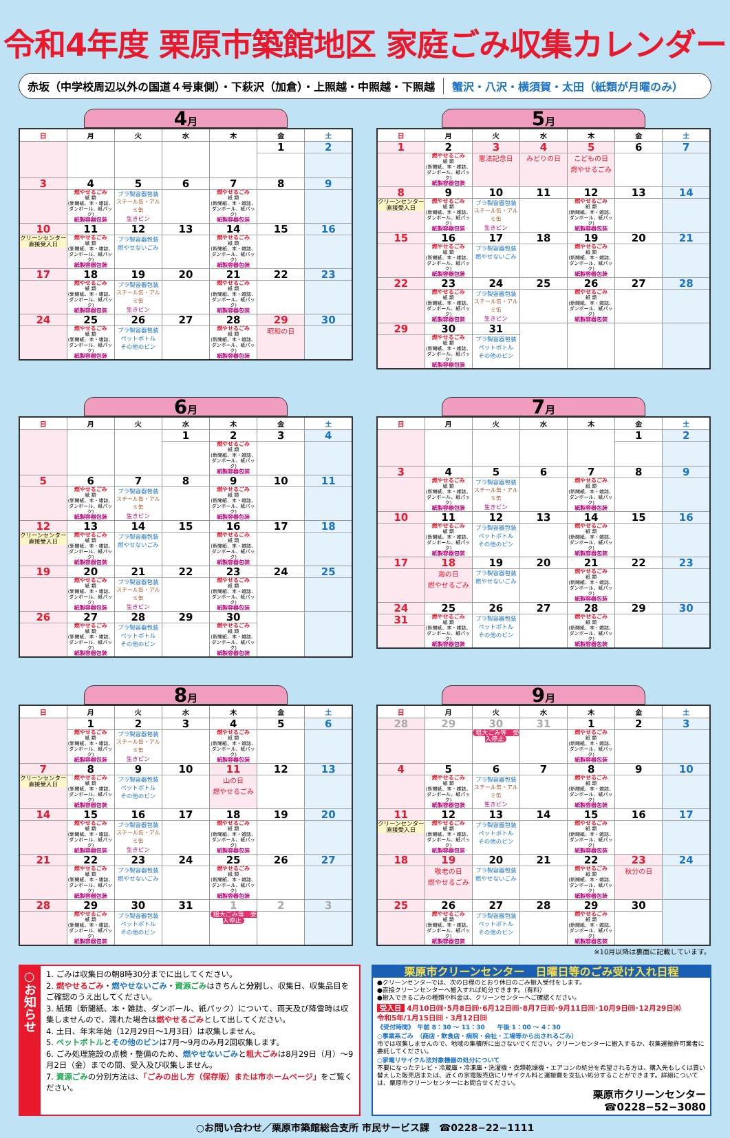令和4年度 栗原市築館地区 家庭ごみ収集カレンダー
赤坂（中学校周辺以外の国道４号東側）・下萩沢（加倉）・上照越・中照越・下照越
蟹沢・八沢・横須賀・太田（紙類が月曜のみ）
4月
| 日 | 月 | 火 | 水 | 木 | 金 | 土 |
| --- | --- | --- | --- | --- | --- | --- |
| | | | | | 1 | 2 |
| 3 | 4 燃やせるごみ 紙 類 (新聞紙、本・雑誌、ダンボール、紙パック) 紙製容器包装 | 5 プラ製容器包装 スチール缶・アルミ缶 生きビン | 6 | 7 燃やせるごみ 紙 類 (新聞紙、本・雑誌、ダンボール、紙パック) 紙製容器包装 | 8 | 9 |
| 10 クリーンセンター直接受入日 | 11 燃やせるごみ 紙 類 (新聞紙、本・雑誌、ダンボール、紙パック) 紙製容器包装 | 12 プラ製容器包装 燃やせないごみ | 13 | 14 燃やせるごみ 紙 類 (新聞紙、本・雑誌、ダンボール、紙パック) 紙製容器包装 | 15 | 16 |
| 17 | 18 燃やせるごみ 紙 類 (新聞紙、本・雑誌、ダンボール、紙パック) 紙製容器包装 | 19 プラ製容器包装 スチール缶・アルミ缶 生きビン | 20 | 21 燃やせるごみ 紙 類 (新聞紙、本・雑誌、ダンボール、紙パック) 紙製容器包装 | 22 | 23 |
| 24 | 25 燃やせるごみ 紙 類 (新聞紙、本・雑誌、ダンボール、紙パック) 紙製容器包装 | 26 プラ製容器包装 ペットボトル その他のビン | 27 | 28 燃やせるごみ 紙 類 (新聞紙、本・雑誌、ダンボール、紙パック) 紙製容器包装 | 29 昭和の日 | 30 |
5月
| 日 | 月 | 火 | 水 | 木 | 金 | 土 |
| --- | --- | --- | --- | --- | --- | --- |
| 1 | 2 燃やせるごみ 紙 類 (新聞紙、本・雑誌、ダンボール、紙パック) 紙製容器包装 | 3 憲法記念日 | 4 みどりの日 | 5 こどもの日 燃やせるごみ | 6 | 7 |
| 8 クリーンセンター直接受入日 | 9 燃やせるごみ 紙 類 (新聞紙、本・雑誌、ダンボール、紙パック) 紙製容器包装 | 10 プラ製容器包装 スチール缶・アルミ缶 生きビン | 11 | 12 燃やせるごみ 紙 類 (新聞紙、本・雑誌、ダンボール、紙パック) 紙製容器包装 | 13 | 14 |
| 15 | 16 燃やせるごみ 紙 類 (新聞紙、本・雑誌、ダンボール、紙パック) 紙製容器包装 | 17 プラ製容器包装 燃やせないごみ | 18 | 19 燃やせるごみ 紙 類 (新聞紙、本・雑誌、ダンボール、紙パック) 紙製容器包装 | 20 | 21 |
| 22 | 23 燃やせるごみ 紙 類 (新聞紙、本・雑誌、ダンボール、紙パック) 紙製容器包装 | 24 プラ製容器包装 スチール缶・アルミ缶 生きビン | 25 | 26 燃やせるごみ 紙 類 (新聞紙、本・雑誌、ダンボール、紙パック) 紙製容器包装 | 27 | 28 |
| 29 | 30 燃やせるごみ 紙 類 (新聞紙、本・雑誌、ダンボール、紙パック) 紙製容器包装 | 31 プラ製容器包装 ペットボトル その他のビン | | | | |
6月
| 日 | 月 | 火 | 水 | 木 | 金 | 土 |
| --- | --- | --- | --- | --- | --- | --- |
| | | | 1 | 2 燃やせるごみ 紙 類 (新聞紙、本・雑誌、ダンボール、紙パック) 紙製容器包装 | 3 | 4 |
| 5 | 6 燃やせるごみ 紙 類 (新聞紙、本・雑誌、ダンボール、紙パック) 紙製容器包装 | 7 プラ製容器包装 スチール缶・アルミ缶 生きビン | 8 | 9 燃やせるごみ 紙 類 (新聞紙、本・雑誌、ダンボール、紙パック) 紙製容器包装 | 10 | 11 |
| 12 クリーンセンター直接受入日 | 13 燃やせるごみ 紙 類 (新聞紙、本・雑誌、ダンボール、紙パック) 紙製容器包装 | 14 プラ製容器包装 燃やせないごみ | 15 | 16 燃やせるごみ 紙 類 (新聞紙、本・雑誌、ダンボール、紙パック) 紙製容器包装 | 17 | 18 |
| 19 | 20 燃やせるごみ 紙 類 (新聞紙、本・雑誌、ダンボール、紙パック) 紙製容器包装 | 21 プラ製容器包装 スチール缶・アルミ缶 生きビン | 22 | 23 燃やせるごみ 紙 類 (新聞紙、本・雑誌、ダンボール、紙パック) 紙製容器包装 | 24 | 25 |
| 26 | 27 燃やせるごみ 紙 類 (新聞紙、本・雑誌、ダンボール、紙パック) 紙製容器包装 | 28 プラ製容器包装 ペットボトル その他のビン | 29 | 30 燃やせるごみ 紙 類 (新聞紙、本・雑誌、ダンボール、紙パック) 紙製容器包装 | | |
7月
| 日 | 月 | 火 | 水 | 木 | 金 | 土 |
| --- | --- | --- | --- | --- | --- | --- |
| | | | | | 1 | 2 |
| 3 | 4 燃やせるごみ 紙 類 (新聞紙、本・雑誌、ダンボール、紙パック) 紙製容器包装 | 5 プラ製容器包装 スチール缶・アルミ缶 生きビン | 6 | 7 燃やせるごみ 紙 類 (新聞紙、本・雑誌、ダンボール、紙パック) 紙製容器包装 | 8 | 9 |
| 10 | 11 燃やせるごみ 紙 類 (新聞紙、本・雑誌、ダンボール、紙パック) 紙製容器包装 | 12 プラ製容器包装 ペットボトル その他のビン | 13 | 14 燃やせるごみ 紙 類 (新聞紙、本・雑誌、ダンボール、紙パック) 紙製容器包装 | 15 | 16 |
| 17 | 18 海の日 燃やせるごみ | 19 プラ製容器包装 燃やせないごみ | 20 | 21 燃やせるごみ 紙 類 (新聞紙、本・雑誌、ダンボール、紙パック) 紙製容器包装 | 22 | 23 |
| 24 31 | 25 燃やせるごみ 紙 類 (新聞紙、本・雑誌、ダンボール、紙パック) 紙製容器包装 | 26 プラ製容器包装 ペットボトル その他のビン | 27 | 28 燃やせるごみ 紙 類 (新聞紙、本・雑誌、ダンボール、紙パック) 紙製容器包装 | 29 | 30 |
8月
| 日 | 月 | 火 | 水 | 木 | 金 | 土 |
| --- | --- | --- | --- | --- | --- | --- |
| | 1 燃やせるごみ 紙 類 (新聞紙、本・雑誌、ダンボール、紙パック) 紙製容器包装 | 2 プラ製容器包装 スチール缶・アルミ缶 生きビン | 3 | 4 燃やせるごみ 紙 類 (新聞紙、本・雑誌、ダンボール、紙パック) 紙製容器包装 | 5 | 6 |
| 7 クリーンセンター直接受入日 | 8 燃やせるごみ 紙 類 (新聞紙、本・雑誌、ダンボール、紙パック) 紙製容器包装 | 9 プラ製容器包装 ペットボトル その他のビン | 10 | 11 山の日 燃やせるごみ | 12 | 13 |
| 14 | 15 燃やせるごみ 紙 類 (新聞紙、本・雑誌、ダンボール、紙パック) 紙製容器包装 | 16 プラ製容器包装 スチール缶・アルミ缶 生きビン | 17 | 18 燃やせるごみ 紙 類 (新聞紙、本・雑誌、ダンボール、紙パック) 紙製容器包装 | 19 | 20 |
| 21 | 22 燃やせるごみ 紙 類 (新聞紙、本・雑誌、ダンボール、紙パック) 紙製容器包装 | 23 プラ製容器包装 燃やせないごみ | 24 | 25 燃やせるごみ 紙 類 (新聞紙、本・雑誌、ダンボール、紙パック) 紙製容器包装 | 26 | 27 |
| 28 | 29 燃やせるごみ 紙 類 (新聞紙、本・雑誌、ダンボール、紙パック) 紙製容器包装 | 30 プラ製容器包装 ペットボトル その他のビン | 31 | 1 粗大ごみ等 受入停止 | 2 | 3 |
9月
| 日 | 月 | 火 | 水 | 木 | 金 | 土 |
| --- | --- | --- | --- | --- | --- | --- |
| 28 | 29 | 30 粗大ごみ等 受入停止 | 31 | 1 燃やせるごみ 紙 類 (新聞紙、本・雑誌、ダンボール、紙パック) 紙製容器包装 | 2 | 3 |
| 4 | 5 燃やせるごみ 紙 類 (新聞紙、本・雑誌、ダンボール、紙パック) 紙製容器包装 | 6 プラ製容器包装 スチール缶・アルミ缶 生きビン | 7 | 8 燃やせるごみ 紙 類 (新聞紙、本・雑誌、ダンボール、紙パック) 紙製容器包装 | 9 | 10 |
| 11 クリーンセンター直接受入日 | 12 燃やせるごみ 紙 類 (新聞紙、本・雑誌、ダンボール、紙パック) 紙製容器包装 | 13 プラ製容器包装 ペットボトル その他のビン | 14 | 15 燃やせるごみ 紙 類 (新聞紙、本・雑誌、ダンボール、紙パック) 紙製容器包装 | 16 | 17 |
| 18 | 19 敬老の日 燃やせるごみ | 20 プラ製容器包装 燃やせないごみ | 21 | 22 燃やせるごみ 紙 類 (新聞紙、本・雑誌、ダンボール、紙パック) 紙製容器包装 | 23 秋分の日 | 24 |
| 25 | 26 燃やせるごみ 紙 類 (新聞紙、本・雑誌、ダンボール、紙パック) 紙製容器包装 | 27 プラ製容器包装 ペットボトル その他のビン | 28 | 29 燃やせるごみ 紙 類 (新聞紙、本・雑誌、ダンボール、紙パック) 紙製容器包装 | 30 | |
※10月以降は裏面に記載しています。
○お知らせ
1. ごみは収集日の朝8時30分までに出してください。
2. 燃やせるごみ・燃やせないごみ・資源ごみはきちんと分別し、収集日、収集品目をご確認のうえ出してください。
3. 紙類（新聞紙、本・雑誌、ダンボール、紙パック）について、雨天及び降雪時は収集しませんので、濡れた場合は燃やせるごみとして出してください。
4. 土日、年末年始（12月29日～1月3日）は収集しません。
5. ペットボトルとその他のビンは7月～9月のみ月2回収集します。
6. ごみ処理施設の点検・整備のため、燃やせないごみと粗大ごみは8月29日（月）～9月2日（金）までの間、受入及び収集しません。
7. 資源ごみの分別方法は、「ごみの出し方（保存版）または市ホームページ」をご覧ください。
栗原市クリーンセンター　日曜日等のごみ受け入れ日程
●クリーンセンターでは、次の日程のとおり休日のごみ搬入受付をします。
●直接クリーンセンターへ搬入すれば処分できます。（有料）
●搬入できるごみの種類や料金は、クリーンセンターへご確認ください。
受入日 4月10日㈰･5月8日㈰･6月12日㈰･8月7日㈰･9月11日㈰･10月9日㈰･12月29日㈭
令和5年/1月15日㈰・3月12日㈰
《受付時間》　午前 8：30 ～ 11：30　　午後 1：00 ～ 4：30
○事業系ごみ　（商店・飲食店・病院・会社・工場等から出されるごみ）
市では収集しませんので、地域の集積所に出さないでください。クリーンセンターに搬入するか、収集運搬許可業者に委託してください。
○家電リサイクル法対象機器の処分について
不要になったテレビ・冷蔵庫・冷凍庫・洗濯機・衣類乾燥機・エアコンの処分を希望される方は、購入先もしくは買い替えした販売店または、近くの家電販売店にリサイクル料と運搬費を支払い処分することができます。詳細については、栗原市クリーンセンターにお問合せください。
栗原市クリーンセンター
☎0228−52−3080
○お問い合わせ／栗原市築館総合支所 市民サービス課　☎0228−22−1111